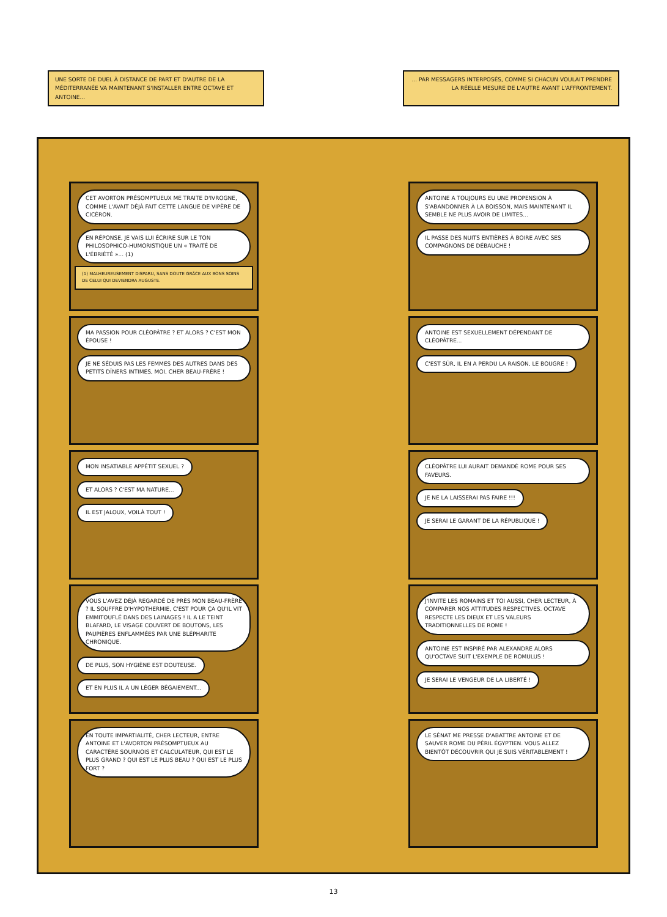UNE SORTE DE DUEL À DISTANCE DE PART ET D'AUTRE DE LA MÉDITERRANÉE VA MAINTENANT S'INSTALLER ENTRE OCTAVE ET ANTOINE...
... PAR MESSAGERS INTERPOSÉS, COMME SI CHACUN VOULAIT PRENDRE LA RÉELLE MESURE DE L'AUTRE AVANT L'AFFRONTEMENT.
CET AVORTON PRÉSOMPTUEUX ME TRAITE D'IVROGNE, COMME L'AVAIT DÉJÀ FAIT CETTE LANGUE DE VIPÈRE DE CICÉRON. EN RÉPONSE, JE VAIS LUI ÉCRIRE SUR LE TON PHILOSOPHICO-HUMORISTIQUE UN « TRAITÉ DE L'ÉBRIÉTÉ »... (1)
(1) MALHEUREUSEMENT DISPARU, SANS DOUTE GRÂCE AUX BONS SOINS DE CELUI QUI DEVIENDRA AUGUSTE.
MA PASSION POUR CLÉOPÂTRE ? ET ALORS ? C'EST MON ÉPOUSE ! JE NE SÉDUIS PAS LES FEMMES DES AUTRES DANS DES PETITS DÎNERS INTIMES, MOI, CHER BEAU-FRÈRE !
MON INSATIABLE APPÉTIT SEXUEL ? ET ALORS ? C'EST MA NATURE... IL EST JALOUX, VOILÀ TOUT !
VOUS L'AVEZ DÉJÀ REGARDÉ DE PRÈS MON BEAU-FRÈRE ? IL SOUFFRE D'HYPOTHERMIE, C'EST POUR ÇA QU'IL VIT EMMITOUFLÉ DANS DES LAINAGES ! IL A LE TEINT BLAFARD, LE VISAGE COUVERT DE BOUTONS, LES PAUPIÈRES ENFLAMMÉES PAR UNE BLÉPHARITE CHRONIQUE. DE PLUS, SON HYGIÈNE EST DOUTEUSE. ET EN PLUS IL A UN LÉGER BÉGAIEMENT...
EN TOUTE IMPARTIALITÉ, CHER LECTEUR, ENTRE ANTOINE ET L'AVORTON PRÉSOMPTUEUX AU CARACTÈRE SOURNOIS ET CALCULATEUR, QUI EST LE PLUS GRAND ? QUI EST LE PLUS BEAU ? QUI EST LE PLUS FORT ?
ANTOINE A TOUJOURS EU UNE PROPENSION À S'ABANDONNER À LA BOISSON, MAIS MAINTENANT IL SEMBLE NE PLUS AVOIR DE LIMITES... IL PASSE DES NUITS ENTIÈRES À BOIRE AVEC SES COMPAGNONS DE DÉBAUCHE !
ANTOINE EST SEXUELLEMENT DÉPENDANT DE CLÉOPÂTRE... C'EST SÛR, IL EN A PERDU LA RAISON, LE BOUGRE !
CLÉOPÂTRE LUI AURAIT DEMANDÉ ROME POUR SES FAVEURS. JE NE LA LAISSERAI PAS FAIRE !!! JE SERAI LE GARANT DE LA RÉPUBLIQUE !
J'INVITE LES ROMAINS ET TOI AUSSI, CHER LECTEUR, À COMPARER NOS ATTITUDES RESPECTIVES. OCTAVE RESPECTE LES DIEUX ET LES VALEURS TRADITIONNELLES DE ROME ! ANTOINE EST INSPIRÉ PAR ALEXANDRE ALORS QU'OCTAVE SUIT L'EXEMPLE DE ROMULUS ! JE SERAI LE VENGEUR DE LA LIBERTÉ !
LE SÉNAT ME PRESSE D'ABATTRE ANTOINE ET DE SAUVER ROME DU PÉRIL ÉGYPTIEN. VOUS ALLEZ BIENTÔT DÉCOUVRIR QUI JE SUIS VÉRITABLEMENT !
13